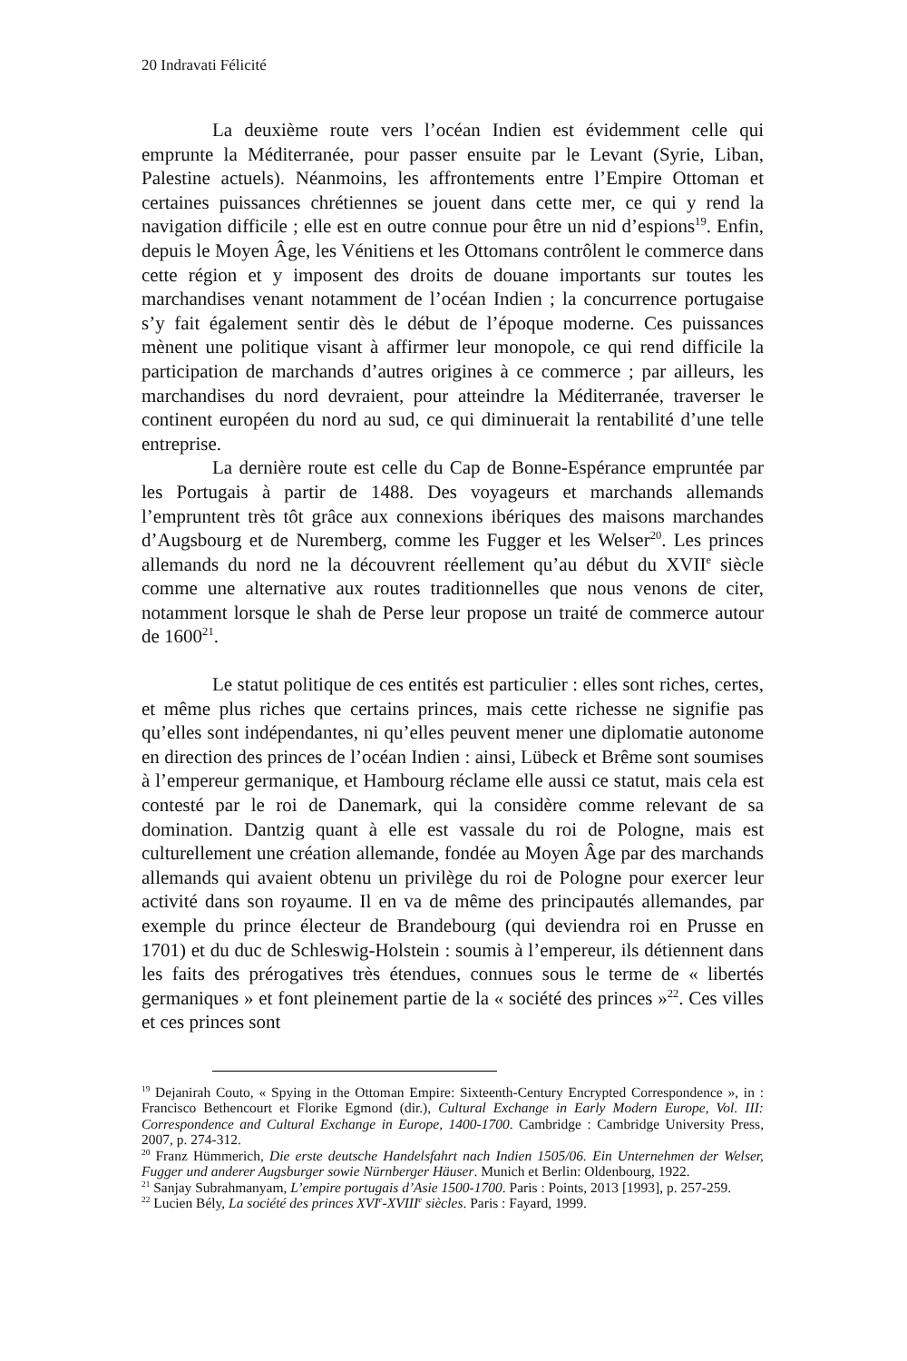20 Indravati Félicité
La deuxième route vers l’océan Indien est évidemment celle qui emprunte la Méditerranée, pour passer ensuite par le Levant (Syrie, Liban, Palestine actuels). Néanmoins, les affrontements entre l’Empire Ottoman et certaines puissances chrétiennes se jouent dans cette mer, ce qui y rend la navigation difficile ; elle est en outre connue pour être un nid d’espions<sup>19</sup>. Enfin, depuis le Moyen Âge, les Vénitiens et les Ottomans contrôlent le commerce dans cette région et y imposent des droits de douane importants sur toutes les marchandises venant notamment de l’océan Indien ; la concurrence portugaise s’y fait également sentir dès le début de l’époque moderne. Ces puissances mènent une politique visant à affirmer leur monopole, ce qui rend difficile la participation de marchands d’autres origines à ce commerce ; par ailleurs, les marchandises du nord devraient, pour atteindre la Méditerranée, traverser le continent européen du nord au sud, ce qui diminuerait la rentabilité d’une telle entreprise.
La dernière route est celle du Cap de Bonne-Espérance empruntée par les Portugais à partir de 1488. Des voyageurs et marchands allemands l’empruntent très tôt grâce aux connexions ibériques des maisons marchandes d’Augsbourg et de Nuremberg, comme les Fugger et les Welser<sup>20</sup>. Les princes allemands du nord ne la découvrent réellement qu’au début du XVII<sup>e</sup> siècle comme une alternative aux routes traditionnelles que nous venons de citer, notamment lorsque le shah de Perse leur propose un traité de commerce autour de 1600<sup>21</sup>.
Le statut politique de ces entités est particulier : elles sont riches, certes, et même plus riches que certains princes, mais cette richesse ne signifie pas qu’elles sont indépendantes, ni qu’elles peuvent mener une diplomatie autonome en direction des princes de l’océan Indien : ainsi, Lübeck et Brême sont soumises à l’empereur germanique, et Hambourg réclame elle aussi ce statut, mais cela est contesté par le roi de Danemark, qui la considère comme relevant de sa domination. Dantzig quant à elle est vassale du roi de Pologne, mais est culturellement une création allemande, fondée au Moyen Âge par des marchands allemands qui avaient obtenu un privilège du roi de Pologne pour exercer leur activité dans son royaume. Il en va de même des principautés allemandes, par exemple du prince électeur de Brandebourg (qui deviendra roi en Prusse en 1701) et du duc de Schleswig-Holstein : soumis à l’empereur, ils détiennent dans les faits des prérogatives très étendues, connues sous le terme de « libertés germaniques » et font pleinement partie de la « société des princes »<sup>22</sup>. Ces villes et ces princes sont
<sup>19</sup> Dejanirah Couto, « Spying in the Ottoman Empire: Sixteenth-Century Encrypted Correspondence », in : Francisco Bethencourt et Florike Egmond (dir.), Cultural Exchange in Early Modern Europe, Vol. III: Correspondence and Cultural Exchange in Europe, 1400-1700. Cambridge : Cambridge University Press, 2007, p. 274-312.
<sup>20</sup> Franz Hümmerich, Die erste deutsche Handelsfahrt nach Indien 1505/06. Ein Unternehmen der Welser, Fugger und anderer Augsburger sowie Nürnberger Häuser. Munich et Berlin: Oldenbourg, 1922.
<sup>21</sup> Sanjay Subrahmanyam, L’empire portugais d’Asie 1500-1700. Paris : Points, 2013 [1993], p. 257-259.
<sup>22</sup> Lucien Bély, La société des princes XVI<sup>e</sup>-XVIII<sup>e</sup> siècles. Paris : Fayard, 1999.